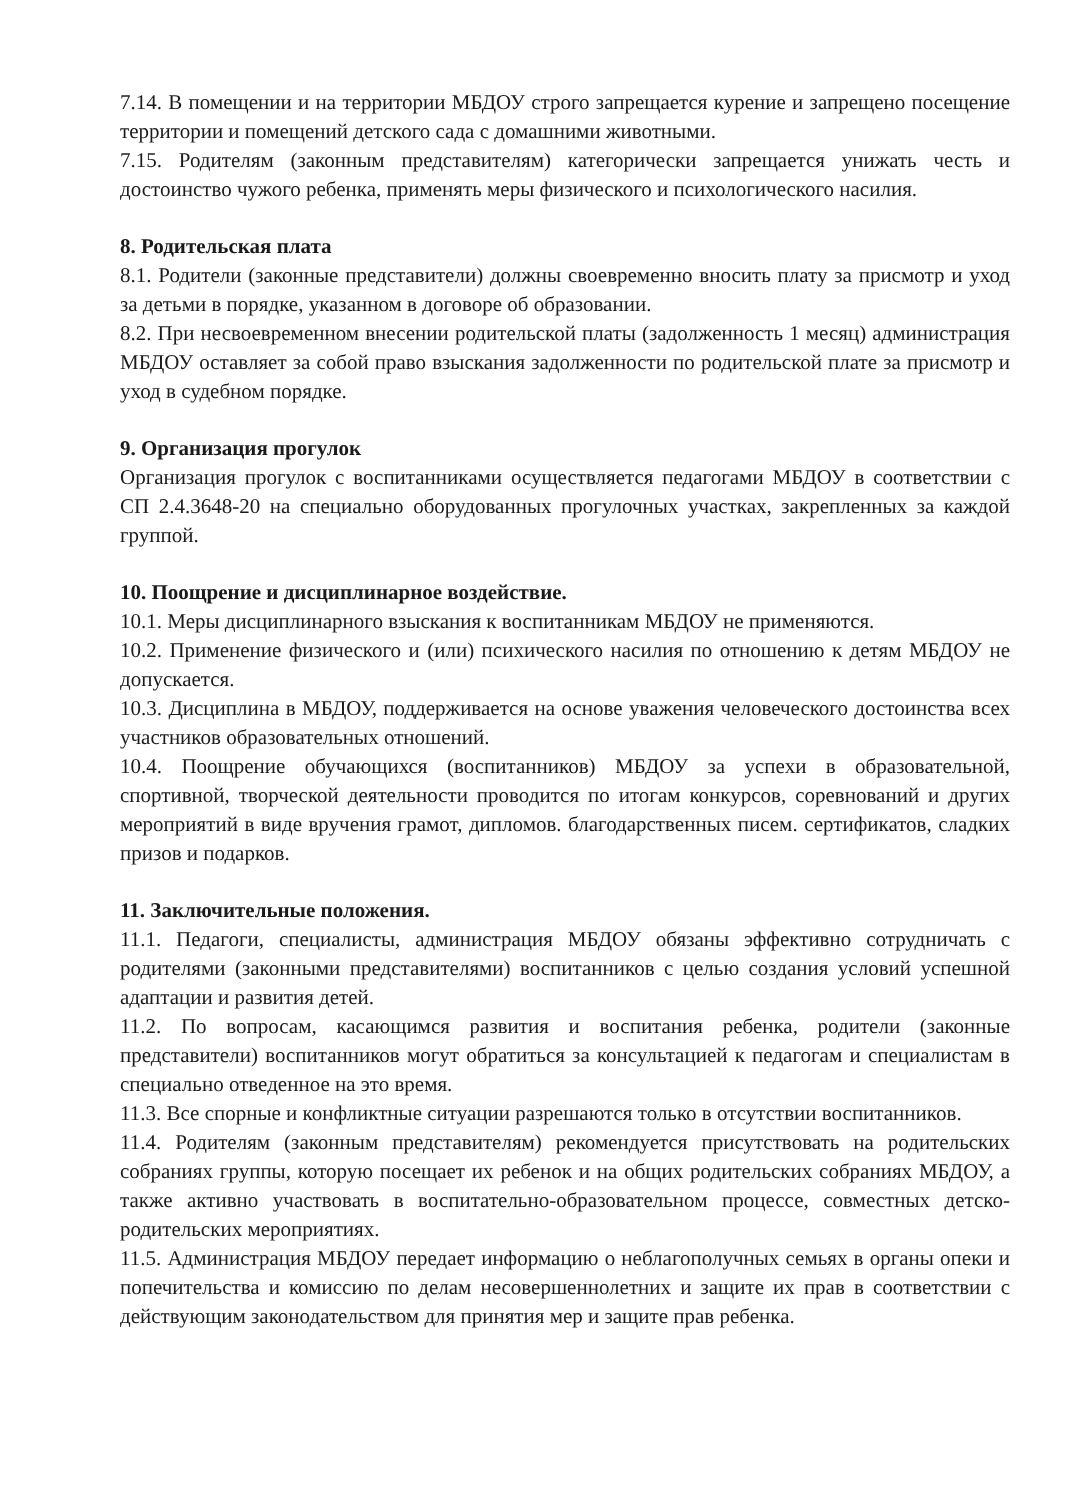7.14. В помещении и на территории МБДОУ строго запрещается курение и запрещено посещение территории и помещений детского сада с домашними животными.
7.15. Родителям (законным представителям) категорически запрещается унижать честь и достоинство чужого ребенка, применять меры физического и психологического насилия.
8. Родительская плата
8.1. Родители (законные представители) должны своевременно вносить плату за присмотр и уход за детьми в порядке, указанном в договоре об образовании.
8.2. При несвоевременном внесении родительской платы (задолженность 1 месяц) администрация МБДОУ оставляет за собой право взыскания задолженности по родительской плате за присмотр и уход в судебном порядке.
9. Организация прогулок
Организация прогулок с воспитанниками осуществляется педагогами МБДОУ в соответствии с СП 2.4.3648-20 на специально оборудованных прогулочных участках, закрепленных за каждой группой.
10. Поощрение и дисциплинарное воздействие.
10.1. Меры дисциплинарного взыскания к воспитанникам МБДОУ не применяются.
10.2. Применение физического и (или) психического насилия по отношению к детям МБДОУ не допускается.
10.3. Дисциплина в МБДОУ, поддерживается на основе уважения человеческого достоинства всех участников образовательных отношений.
10.4. Поощрение обучающихся (воспитанников) МБДОУ за успехи в образовательной, спортивной, творческой деятельности проводится по итогам конкурсов, соревнований и других мероприятий в виде вручения грамот, дипломов. благодарственных писем. сертификатов, сладких призов и подарков.
11. Заключительные положения.
11.1. Педагоги, специалисты, администрация МБДОУ обязаны эффективно сотрудничать с родителями (законными представителями) воспитанников с целью создания условий успешной адаптации и развития детей.
11.2. По вопросам, касающимся развития и воспитания ребенка, родители (законные представители) воспитанников могут обратиться за консультацией к педагогам и специалистам в специально отведенное на это время.
11.3. Все спорные и конфликтные ситуации разрешаются только в отсутствии воспитанников.
11.4. Родителям (законным представителям) рекомендуется присутствовать на родительских собраниях группы, которую посещает их ребенок и на общих родительских собраниях МБДОУ, а также активно участвовать в воспитательно-образовательном процессе, совместных детско-родительских мероприятиях.
11.5. Администрация МБДОУ передает информацию о неблагополучных семьях в органы опеки и попечительства и комиссию по делам несовершеннолетних и защите их прав в соответствии с действующим законодательством для принятия мер и защите прав ребенка.